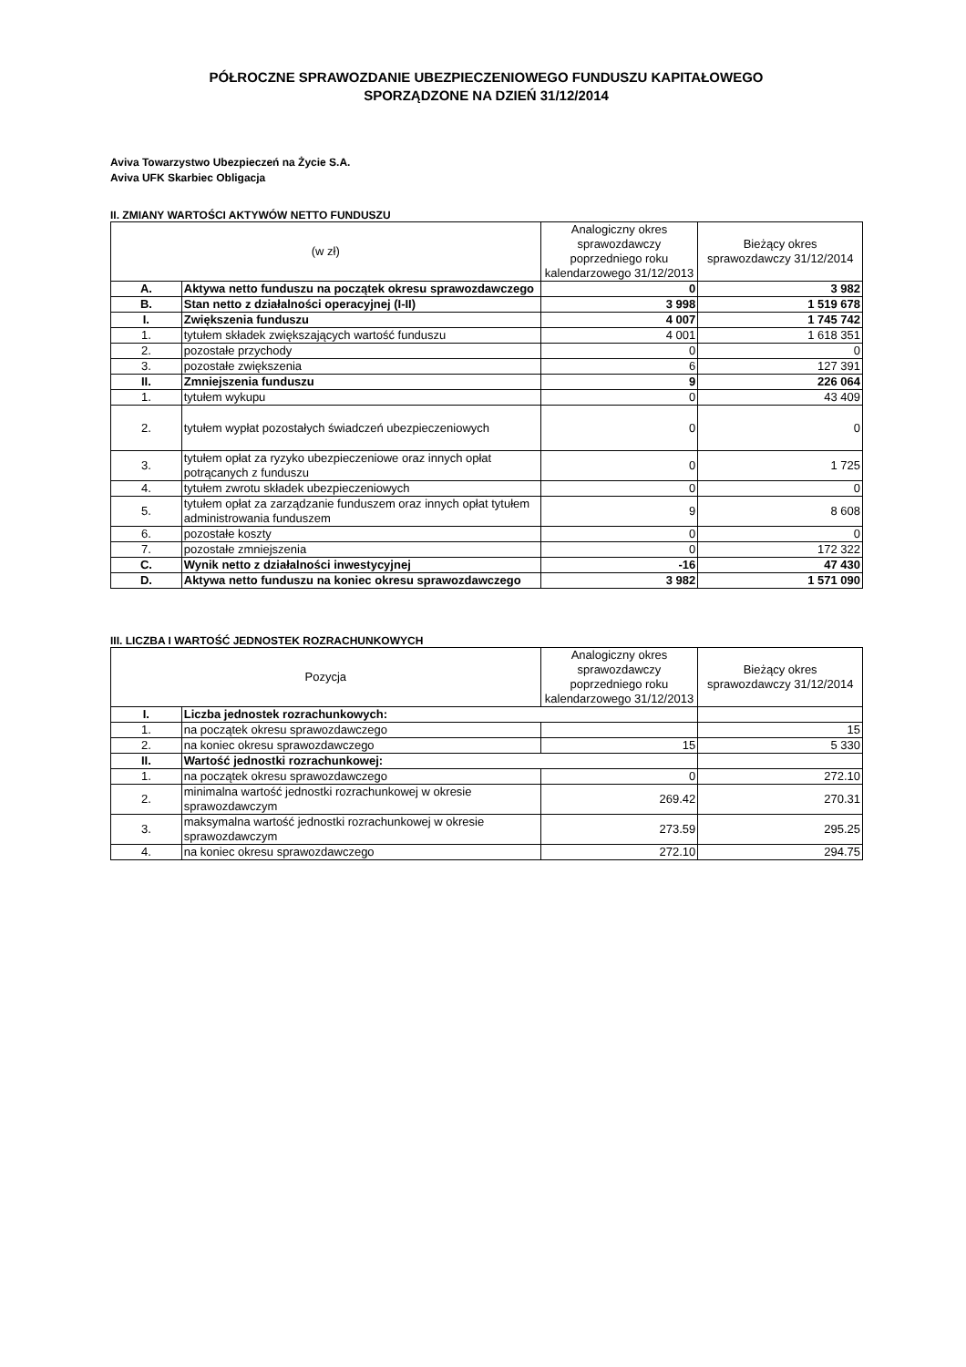PÓŁROCZNE SPRAWOZDANIE UBEZPIECZENIOWEGO FUNDUSZU KAPITAŁOWEGO
SPORZĄDZONE NA DZIEŃ 31/12/2014
Aviva Towarzystwo Ubezpieczeń na Życie S.A.
Aviva UFK Skarbiec Obligacja
II. ZMIANY WARTOŚCI AKTYWÓW NETTO FUNDUSZU
| (w zł) | | Analogiczny okres sprawozdawczy poprzedniego roku kalendarzowego 31/12/2013 | Bieżący okres sprawozdawczy 31/12/2014 |
| --- | --- | --- | --- |
| A. | Aktywa netto funduszu na początek okresu sprawozdawczego | 0 | 3 982 |
| B. | Stan netto z działalności operacyjnej (I-II) | 3 998 | 1 519 678 |
| I. | Zwiększenia funduszu | 4 007 | 1 745 742 |
| 1. | tytułem składek zwiększających wartość funduszu | 4 001 | 1 618 351 |
| 2. | pozostałe przychody | 0 | 0 |
| 3. | pozostałe zwiększenia | 6 | 127 391 |
| II. | Zmniejszenia funduszu | 9 | 226 064 |
| 1. | tytułem wykupu | 0 | 43 409 |
| 2. | tytułem wypłat pozostałych świadczeń ubezpieczeniowych | 0 | 0 |
| 3. | tytułem opłat za ryzyko ubezpieczeniowe oraz innych opłat potrącanych z funduszu | 0 | 1 725 |
| 4. | tytułem zwrotu składek ubezpieczeniowych | 0 | 0 |
| 5. | tytułem opłat za zarządzanie funduszem oraz innych opłat tytułem administrowania funduszem | 9 | 8 608 |
| 6. | pozostałe koszty | 0 | 0 |
| 7. | pozostałe zmniejszenia | 0 | 172 322 |
| C. | Wynik netto z działalności inwestycyjnej | -16 | 47 430 |
| D. | Aktywa netto funduszu na koniec okresu sprawozdawczego | 3 982 | 1 571 090 |
III. LICZBA I WARTOŚĆ JEDNOSTEK ROZRACHUNKOWYCH
| Pozycja | | Analogiczny okres sprawozdawczy poprzedniego roku kalendarzowego 31/12/2013 | Bieżący okres sprawozdawczy 31/12/2014 |
| --- | --- | --- | --- |
| I. | Liczba jednostek rozrachunkowych: | | |
| 1. | na początek okresu sprawozdawczego | | 15 |
| 2. | na koniec okresu sprawozdawczego | 15 | 5 330 |
| II. | Wartość jednostki rozrachunkowej: | | |
| 1. | na początek okresu sprawozdawczego | 0 | 272.10 |
| 2. | minimalna wartość jednostki rozrachunkowej w okresie sprawozdawczym | 269.42 | 270.31 |
| 3. | maksymalna wartość jednostki rozrachunkowej w okresie sprawozdawczym | 273.59 | 295.25 |
| 4. | na koniec okresu sprawozdawczego | 272.10 | 294.75 |